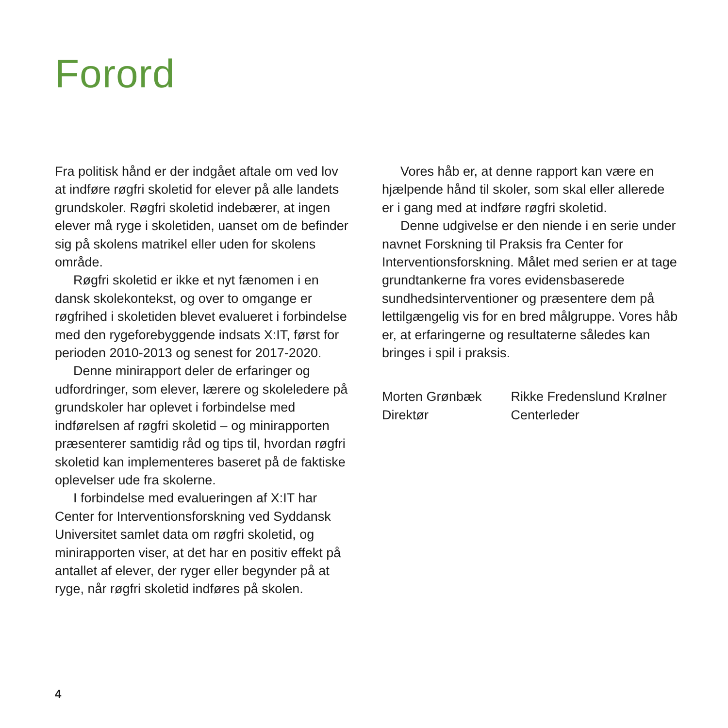Forord
Fra politisk hånd er der indgået aftale om ved lov at indføre røgfri skoletid for elever på alle landets grundskoler. Røgfri skoletid indebærer, at ingen elever må ryge i skoletiden, uanset om de befinder sig på skolens matrikel eller uden for skolens område.
Røgfri skoletid er ikke et nyt fænomen i en dansk skolekontekst, og over to omgange er røgfrihed i skoletiden blevet evalueret i forbindelse med den rygeforebyggende indsats X:IT, først for perioden 2010-2013 og senest for 2017-2020.
Denne minirapport deler de erfaringer og udfordringer, som elever, lærere og skoleledere på grundskoler har oplevet i forbindelse med indførelsen af røgfri skoletid – og minirapporten præsenterer samtidig råd og tips til, hvordan røgfri skoletid kan implementeres baseret på de faktiske oplevelser ude fra skolerne.
I forbindelse med evalueringen af X:IT har Center for Interventionsforskning ved Syddansk Universitet samlet data om røgfri skoletid, og minirapporten viser, at det har en positiv effekt på antallet af elever, der ryger eller begynder på at ryge, når røgfri skoletid indføres på skolen.
Vores håb er, at denne rapport kan være en hjælpende hånd til skoler, som skal eller allerede er i gang med at indføre røgfri skoletid.
Denne udgivelse er den niende i en serie under navnet Forskning til Praksis fra Center for Interventionsforskning. Målet med serien er at tage grundtankerne fra vores evidensbaserede sundhedsinterventioner og præsentere dem på lettilgængelig vis for en bred målgruppe. Vores håb er, at erfaringerne og resultaterne således kan bringes i spil i praksis.
Morten Grønbæk
Direktør
Rikke Fredenslund Krølner
Centerleder
4